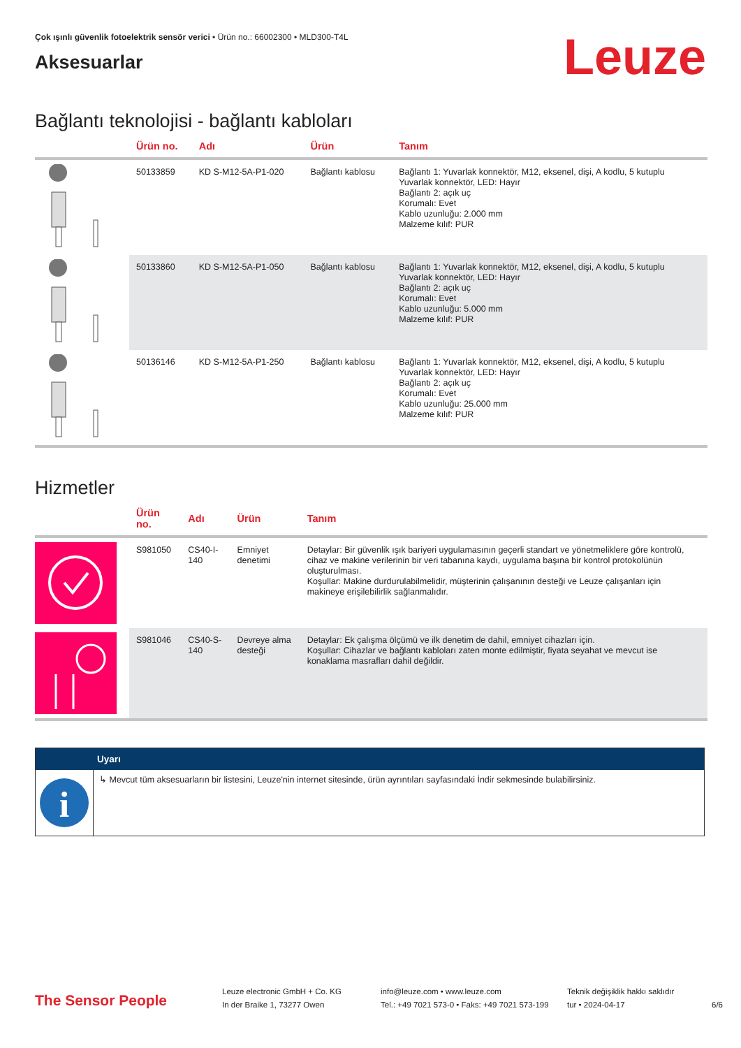Çok ışınlı güvenlik fotoelektrik sensör verici • Ürün no.: 66002300 • MLD300-T4L
Aksesuarlar
Leuze
Bağlantı teknolojisi - bağlantı kabloları
| | Ürün no. | Adı | Ürün | Tanım |
| --- | --- | --- | --- | --- |
| | 50133859 | KD S-M12-5A-P1-020 | Bağlantı kablosu | Bağlantı 1: Yuvarlak konnektör, M12, eksenel, dişi, A kodlu, 5 kutuplu Yuvarlak konnektör, LED: Hayır Bağlantı 2: açık uç Korumalı: Evet Kablo uzunluğu: 2.000 mm Malzeme kılıf: PUR |
| | 50133860 | KD S-M12-5A-P1-050 | Bağlantı kablosu | Bağlantı 1: Yuvarlak konnektör, M12, eksenel, dişi, A kodlu, 5 kutuplu Yuvarlak konnektör, LED: Hayır Bağlantı 2: açık uç Korumalı: Evet Kablo uzunluğu: 5.000 mm Malzeme kılıf: PUR |
| | 50136146 | KD S-M12-5A-P1-250 | Bağlantı kablosu | Bağlantı 1: Yuvarlak konnektör, M12, eksenel, dişi, A kodlu, 5 kutuplu Yuvarlak konnektör, LED: Hayır Bağlantı 2: açık uç Korumalı: Evet Kablo uzunluğu: 25.000 mm Malzeme kılıf: PUR |
Hizmetler
| | Ürün no. | Adı | Ürün | Tanım |
| --- | --- | --- | --- | --- |
| | S981050 | CS40-I-140 | Emniyet denetimi | Detaylar: Bir güvenlik ışık bariyeri uygulamasının geçerli standart ve yönetmeliklere göre kontrolü, cihaz ve makine verilerinin bir veri tabanına kaydı, uygulama başına bir kontrol protokolünün oluşturulması. Koşullar: Makine durdurulabilmelidir, müşterinin çalışanının desteği ve Leuze çalışanları için makineye erişilebilirlik sağlanmalıdır. |
| | S981046 | CS40-S-140 | Devreye alma desteği | Detaylar: Ek çalışma ölçümü ve ilk denetim de dahil, emniyet cihazları için. Koşullar: Cihazlar ve bağlantı kabloları zaten monte edilmiştir, fiyata seyahat ve mevcut ise konaklama masrafları dahil değildir. |
Uyarı
i
↳ Mevcut tüm aksesuarların bir listesini, Leuze'nin internet sitesinde, ürün ayrıntıları sayfasındaki İndir sekmesinde bulabilirsiniz.
The Sensor People
Leuze electronic GmbH + Co. KG
In der Braike 1, 73277 Owen
info@leuze.com • www.leuze.com
Tel.: +49 7021 573-0 • Faks: +49 7021 573-199
Teknik değişiklik hakkı saklıdır
tur • 2024-04-17
6/6